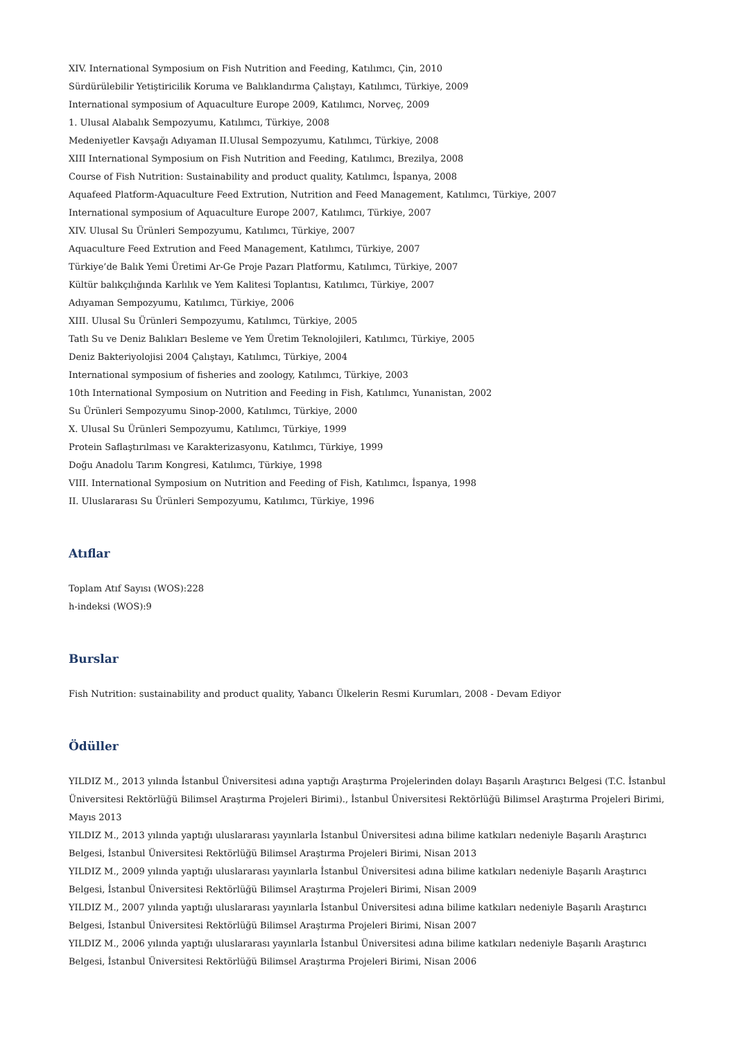XIV. International Symposium on Fish Nutrition and Feeding, Katılımcı, Çin, 2010
Sürdürülebilir Yetiştiricilik Koruma ve Balıklandırma Çalıştayı, Katılımcı, Türkiye, 2009
International symposium of Aquaculture Europe 2009, Katılımcı, Norveç, 2009
1. Ulusal Alabalık Sempozyumu, Katılımcı, Türkiye, 2008
Medeniyetler Kavşağı Adıyaman II.Ulusal Sempozyumu, Katılımcı, Türkiye, 2008
XIII International Symposium on Fish Nutrition and Feeding, Katılımcı, Brezilya, 2008
Course of Fish Nutrition: Sustainability and product quality, Katılımcı, İspanya, 2008
Aquafeed Platform-Aquaculture Feed Extrution, Nutrition and Feed Management, Katılımcı, Türkiye, 2007
International symposium of Aquaculture Europe 2007, Katılımcı, Türkiye, 2007
XIV. Ulusal Su Ürünleri Sempozyumu, Katılımcı, Türkiye, 2007
Aquaculture Feed Extrution and Feed Management, Katılımcı, Türkiye, 2007
Türkiye’de Balık Yemi Üretimi Ar-Ge Proje Pazarı Platformu, Katılımcı, Türkiye, 2007
Kültür balıkçılığında Karlılık ve Yem Kalitesi Toplantısı, Katılımcı, Türkiye, 2007
Adıyaman Sempozyumu, Katılımcı, Türkiye, 2006
XIII. Ulusal Su Ürünleri Sempozyumu, Katılımcı, Türkiye, 2005
Tatlı Su ve Deniz Balıkları Besleme ve Yem Üretim Teknolojileri, Katılımcı, Türkiye, 2005
Deniz Bakteriyolojisi 2004 Çalıştayı, Katılımcı, Türkiye, 2004
International symposium of fisheries and zoology, Katılımcı, Türkiye, 2003
10th International Symposium on Nutrition and Feeding in Fish, Katılımcı, Yunanistan, 2002
Su Ürünleri Sempozyumu Sinop-2000, Katılımcı, Türkiye, 2000
X. Ulusal Su Ürünleri Sempozyumu, Katılımcı, Türkiye, 1999
Protein Saflaştırılması ve Karakterizasyonu, Katılımcı, Türkiye, 1999
Doğu Anadolu Tarım Kongresi, Katılımcı, Türkiye, 1998
VIII. International Symposium on Nutrition and Feeding of Fish, Katılımcı, İspanya, 1998
II. Uluslararası Su Ürünleri Sempozyumu, Katılımcı, Türkiye, 1996
Atıflar
Toplam Atıf Sayısı (WOS):228
h-indeksi (WOS):9
Burslar
Fish Nutrition: sustainability and product quality, Yabancı Ülkelerin Resmi Kurumları, 2008 - Devam Ediyor
Ödüller
YILDIZ M., 2013 yılında İstanbul Üniversitesi adına yaptığı Araştırma Projelerinden dolayı Başarılı Araştırıcı Belgesi (T.C. İstanbul Üniversitesi Rektörlüğü Bilimsel Araştırma Projeleri Birimi)., İstanbul Üniversitesi Rektörlüğü Bilimsel Araştırma Projeleri Birimi, Mayıs 2013
YILDIZ M., 2013 yılında yaptığı uluslararası yayınlarla İstanbul Üniversitesi adına bilime katkıları nedeniyle Başarılı Araştırıcı Belgesi, İstanbul Üniversitesi Rektörlüğü Bilimsel Araştırma Projeleri Birimi, Nisan 2013
YILDIZ M., 2009 yılında yaptığı uluslararası yayınlarla İstanbul Üniversitesi adına bilime katkıları nedeniyle Başarılı Araştırıcı Belgesi, İstanbul Üniversitesi Rektörlüğü Bilimsel Araştırma Projeleri Birimi, Nisan 2009
YILDIZ M., 2007 yılında yaptığı uluslararası yayınlarla İstanbul Üniversitesi adına bilime katkıları nedeniyle Başarılı Araştırıcı Belgesi, İstanbul Üniversitesi Rektörlüğü Bilimsel Araştırma Projeleri Birimi, Nisan 2007
YILDIZ M., 2006 yılında yaptığı uluslararası yayınlarla İstanbul Üniversitesi adına bilime katkıları nedeniyle Başarılı Araştırıcı Belgesi, İstanbul Üniversitesi Rektörlüğü Bilimsel Araştırma Projeleri Birimi, Nisan 2006